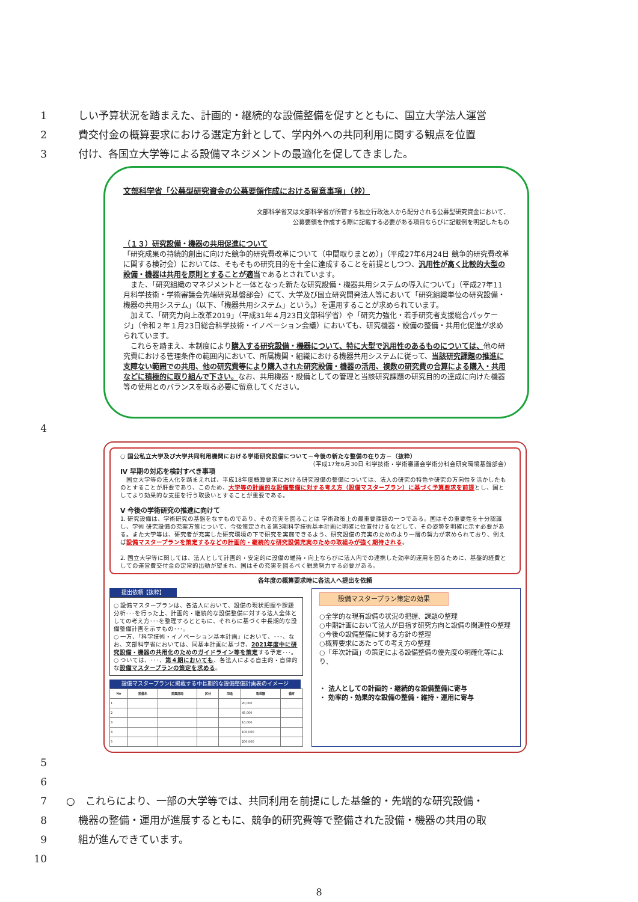1 しい予算状況を踏まえた、計画的・継続的な設備整備を促すとともに、国立大学法人運営
2 費交付金の概算要求における選定方針として、学内外への共同利用に関する観点を位置
3 付け、各国立大学等による設備マネジメントの最適化を促してきました。
文部科学省「公募型研究資金の公募要領作成における留意事項」（抄）
文部科学省又は文部科学省が所管する独立行政法人から配分される公募型研究資金において、
公募要領を作成する際に記載する必要がある項目ならびに記載例を明記したもの
（１３）研究設備・機器の共用促進について
「研究成果の持続的創出に向けた競争的研究費改革について（中間取りまとめ）」（平成27年6月24日 競争的研究費改革に関する検討会）においては、そもそもの研究目的を十全に達成することを前提としつつ、汎用性が高く比較的大型の設備・機器は共用を原則とすることが適当であるとされています。
　また、「研究組織のマネジメントと一体となった新たな研究設備・機器共用システムの導入について」（平成27年11月科学技術・学術審議会先端研究基盤部会）にて、大学及び国立研究開発法人等において「研究組織単位の研究設備・機器の共用システム」（以下、「機器共用システム」という。）を運用することが求められています。
　加えて、「研究力向上改革2019」（平成31年４月23日文部科学省）や「研究力強化・若手研究者支援総合パッケージ」（令和２年１月23日総合科学技術・イノベーション会議）においても、研究機器・設備の整備・共用化促進が求められています。
　これらを踏まえ、本制度により購入する研究設備・機器について、特に大型で汎用性のあるものについては、他の研究費における管理条件の範囲内において、所属機関・組織における機器共用システムに従って、当該研究課題の推進に支障ない範囲での共用、他の研究費等により購入された研究設備・機器の活用、複数の研究費の合算による購入・共用などに積極的に取り組んで下さい。なお、共用機器・設備としての管理と当該研究課題の研究目的の達成に向けた機器等の使用とのバランスを取る必要に留意してください。
4
○ 国公私立大学及び大学共同利用機関における学術研究設備について－今後の新たな整備の在り方－（抜粋）
（平成17年6月30日 科学技術・学術審議会学術分科会研究環境基盤部会）
Ⅳ 早期の対応を検討すべき事項
　国立大学等の法人化を踏まえれば、平成18年度概算要求における研究設備の整備については、法人の研究の特色や研究の方向性を活かしたものとすることが肝要であり、このため、大学等の計画的な設備整備に対する考え方（設備マスタープラン）に基づく予算要求を前提とし、国としてより効果的な支援を行う取扱いとすることが重要である。
Ⅴ 今後の学術研究の推進に向けて
1. 研究設備は、学術研究の基盤をなすものであり、その充実を図ることは 学術政策上の最重要課題の一つである。国はその重要性を十分認識し、学術 研究設備の充実方策について、今後策定される第3期科学技術基本計画に明確に位置付けるなどして、その姿勢を明確に示す必要がある。また大学等は、研究者が充実した研究環境の下で研究を実施できるよう、研究設備の充実のためのより一層の努力が求められており、例えば設備マスタープランを策定するなどの計画的・継続的な研究設備充実のための取組みが強く期待される。
2. 国立大学等に関しては、法人として計画的・安定的に設備の維持・向上ならびに法人内での連携した効率的運用を図るために、基盤的経費としての運営費交付金の定常的出動が望まれ、国はその充実を図るべく鋭意努力する必要がある。
各年度の概算要求時に各法人へ提出を依頼
提出依頼【抜粋】
○ 設備マスタープランは、各法人において、設備の現状把握や課題分析･･･を行った上、計画的・継続的な設備整備に対する法人全体としての考え方･･･を整理するとともに、それらに基づく中長期的な設備整備計画を示すもの･･･。
○ 一方、「科学技術・イノベーション基本計画」において、･･･、なお、文部科学省においては、同基本計画に基づき、2021年度中に研究設備・機器の共用化のためのガイドライン等を策定する予定･･･。
○ ついては、･･･、第４期においても、各法人による自主的・自律的な設備マスタープランの策定を求める。
設備マスタープランに掲載する中長期的な設備整備計画表のイメージ
| No | 設備名 | 設置部局 | 区分 | 用途 | 取得額 | 備考 |
| --- | --- | --- | --- | --- | --- | --- |
| 1 | | | | | 20,000 | |
| 2 | | | | | 45,000 | |
| 3 | | | | | 10,000 | |
| 4 | | | | | 100,000 | |
| 5 | | | | | 200,000 | |
設備マスタープラン策定の効果
○全学的な現有設備の状況の把握、課題の整理
○中期計画において法人が目指す研究方向と設備の関連性の整理
○今後の設備整備に関する方針の整理
○概算要求にあたっての考え方の整理
○「年次計画」の策定による設備整備の優先度の明確化等により、
・ 法人としての計画的・継続的な設備整備に寄与
・ 効率的・効果的な設備の整備・維持・運用に寄与
5
6
7 ○　これらにより、一部の大学等では、共同利用を前提にした基盤的・先端的な研究設備・
8 機器の整備・運用が進展するともに、競争的研究費等で整備された設備・機器の共用の取
9 組が進んできています。
10
8